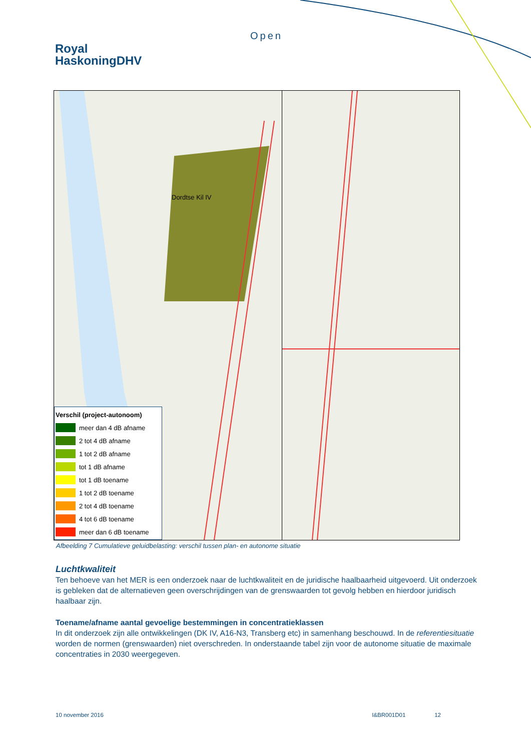Open
Royal
HaskoningDHV
Dordtse Kil IV
Verschil (project-autonoom)
meer dan 4 dB afname
2 tot 4 dB afname
1 tot 2 dB afname
tot 1 dB afname
tot 1 dB toename
1 tot 2 dB toename
2 tot 4 dB toename
4 tot 6 dB toename
meer dan 6 dB toename
Afbeelding 7 Cumulatieve geluidbelasting: verschil tussen plan- en autonome situatie
Luchtkwaliteit
Ten behoeve van het MER is een onderzoek naar de luchtkwaliteit en de juridische haalbaarheid uitgevoerd. Uit onderzoek is gebleken dat de alternatieven geen overschrijdingen van de grenswaarden tot gevolg hebben en hierdoor juridisch haalbaar zijn.
Toename/afname aantal gevoelige bestemmingen in concentratieklassen
In dit onderzoek zijn alle ontwikkelingen (DK IV, A16-N3, Transberg etc) in samenhang beschouwd. In de referentiesituatie worden de normen (grenswaarden) niet overschreden. In onderstaande tabel zijn voor de autonome situatie de maximale concentraties in 2030 weergegeven.
10 november 2016 I&BR001D01 12